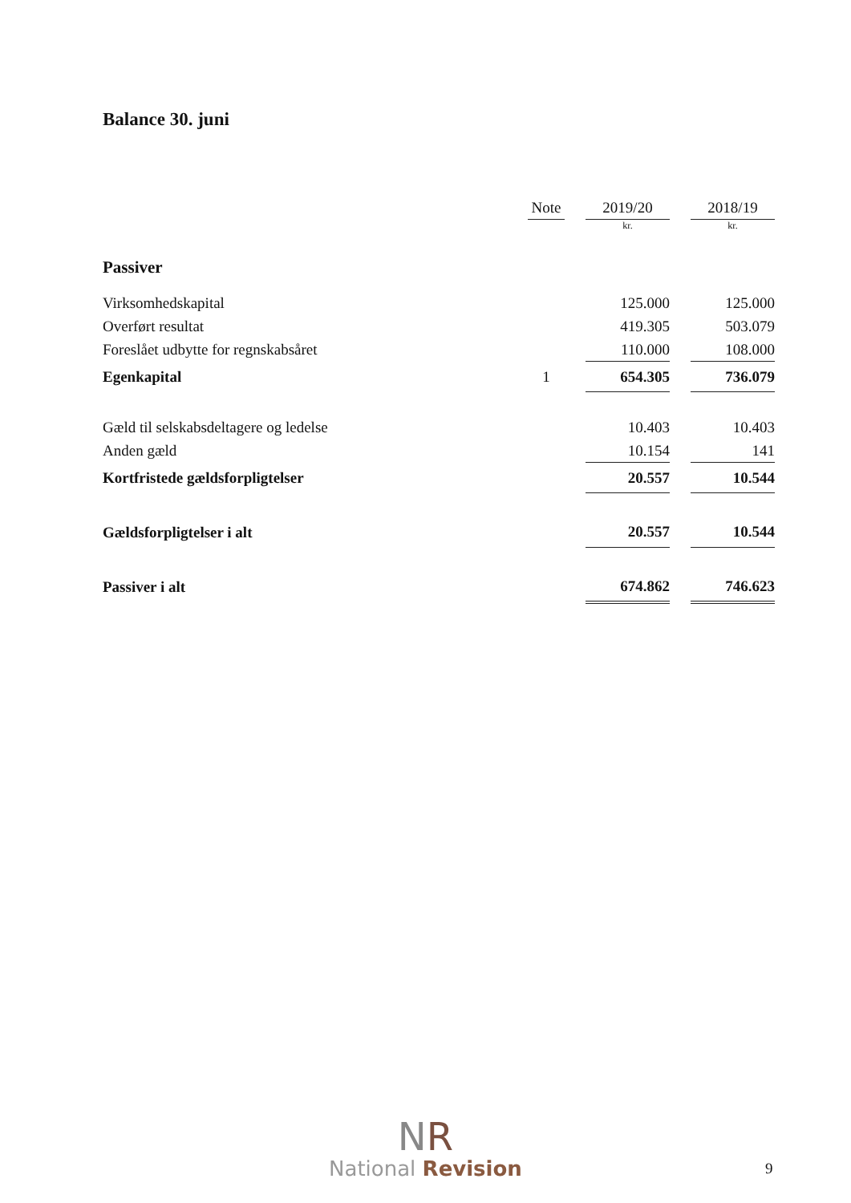Balance 30. juni
| | Note | | 2019/20 | | 2018/19 |
| --- | --- | --- | --- | --- | --- |
| | | | kr. | | kr. |
| Passiver | | | | | |
| Virksomhedskapital | | | 125.000 | | 125.000 |
| Overført resultat | | | 419.305 | | 503.079 |
| Foreslået udbytte for regnskabsåret | | | 110.000 | | 108.000 |
| Egenkapital | 1 | | 654.305 | | 736.079 |
| Gæld til selskabsdeltagere og ledelse | | | 10.403 | | 10.403 |
| Anden gæld | | | 10.154 | | 141 |
| Kortfristede gældsforpligtelser | | | 20.557 | | 10.544 |
| Gældsforpligtelser i alt | | | 20.557 | | 10.544 |
| Passiver i alt | | | 674.862 | | 746.623 |
NR
National Revision
9